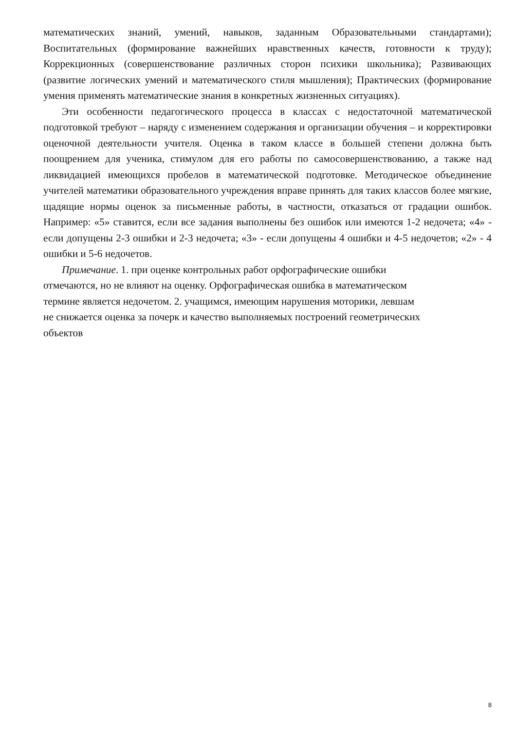математических знаний, умений, навыков, заданным Образовательными стандартами); Воспитательных (формирование важнейших нравственных качеств, готовности к труду); Коррекционных (совершенствование различных сторон психики школьника); Развивающих (развитие логических умений и математического стиля мышления); Практических (формирование умения применять математические знания в конкретных жизненных ситуациях).
Эти особенности педагогического процесса в классах с недостаточной математической подготовкой требуют – наряду с изменением содержания и организации обучения – и корректировки оценочной деятельности учителя. Оценка в таком классе в большей степени должна быть поощрением для ученика, стимулом для его работы по самосовершенствованию, а также над ликвидацией имеющихся пробелов в математической подготовке. Методическое объединение учителей математики образовательного учреждения вправе принять для таких классов более мягкие, щадящие нормы оценок за письменные работы, в частности, отказаться от градации ошибок. Например: «5» ставится, если все задания выполнены без ошибок или имеются 1-2 недочета; «4» - если допущены 2-3 ошибки и 2-3 недочета; «3» - если допущены 4 ошибки и 4-5 недочетов; «2» - 4 ошибки и 5-6 недочетов.
Примечание. 1. при оценке контрольных работ орфографические ошибки
отмечаются, но не влияют на оценку. Орфографическая ошибка в математическом
термине является недочетом. 2. учащимся, имеющим нарушения моторики, левшам
не снижается оценка за почерк и качество выполняемых построений геометрических
объектов
8